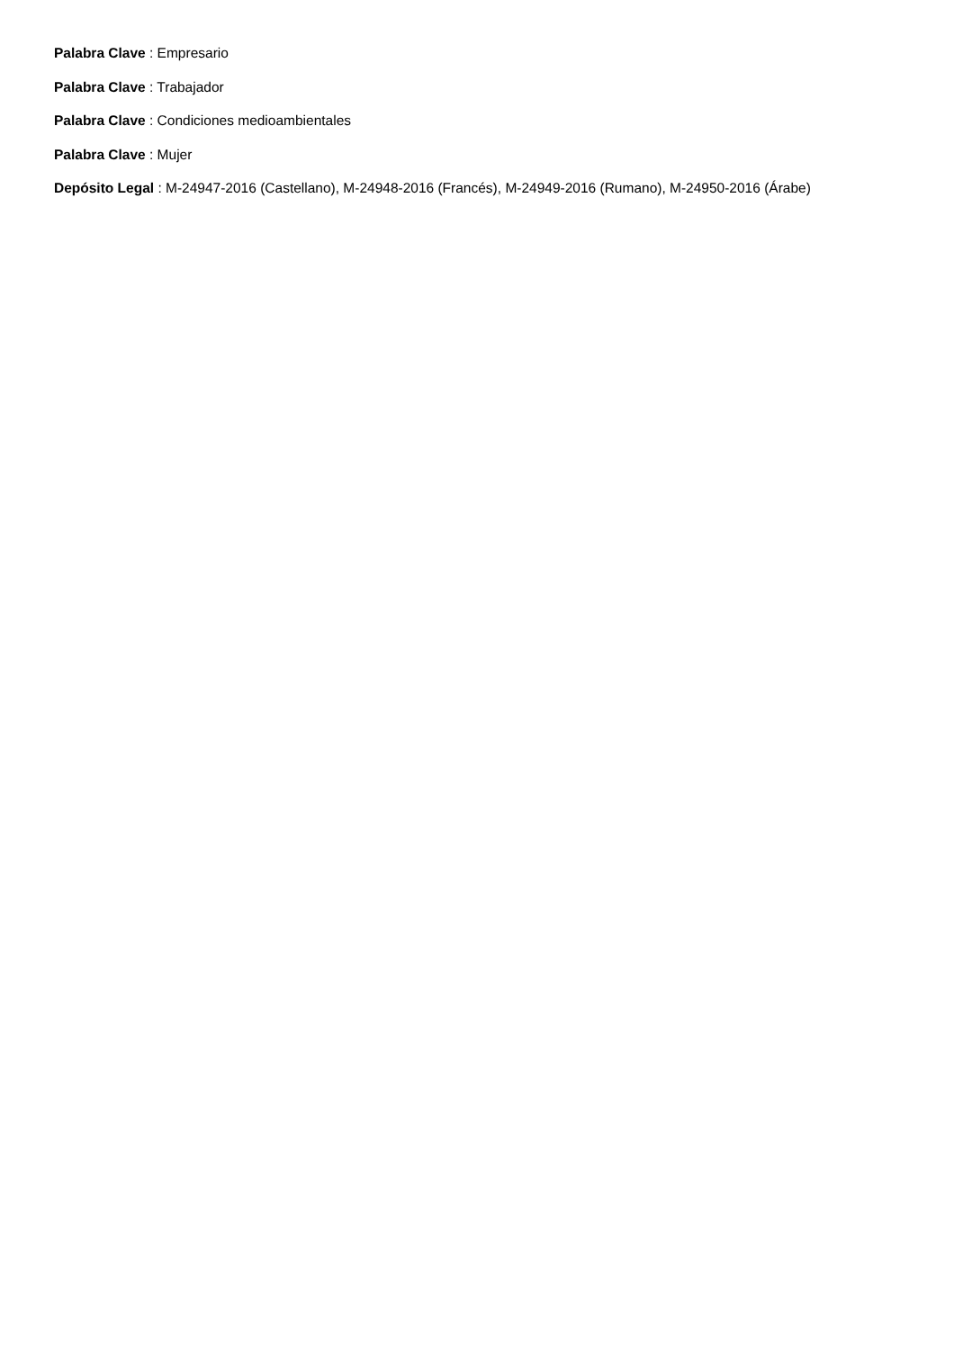Palabra Clave : Empresario
Palabra Clave : Trabajador
Palabra Clave : Condiciones medioambientales
Palabra Clave : Mujer
Depósito Legal : M-24947-2016 (Castellano), M-24948-2016 (Francés), M-24949-2016 (Rumano), M-24950-2016 (Árabe)